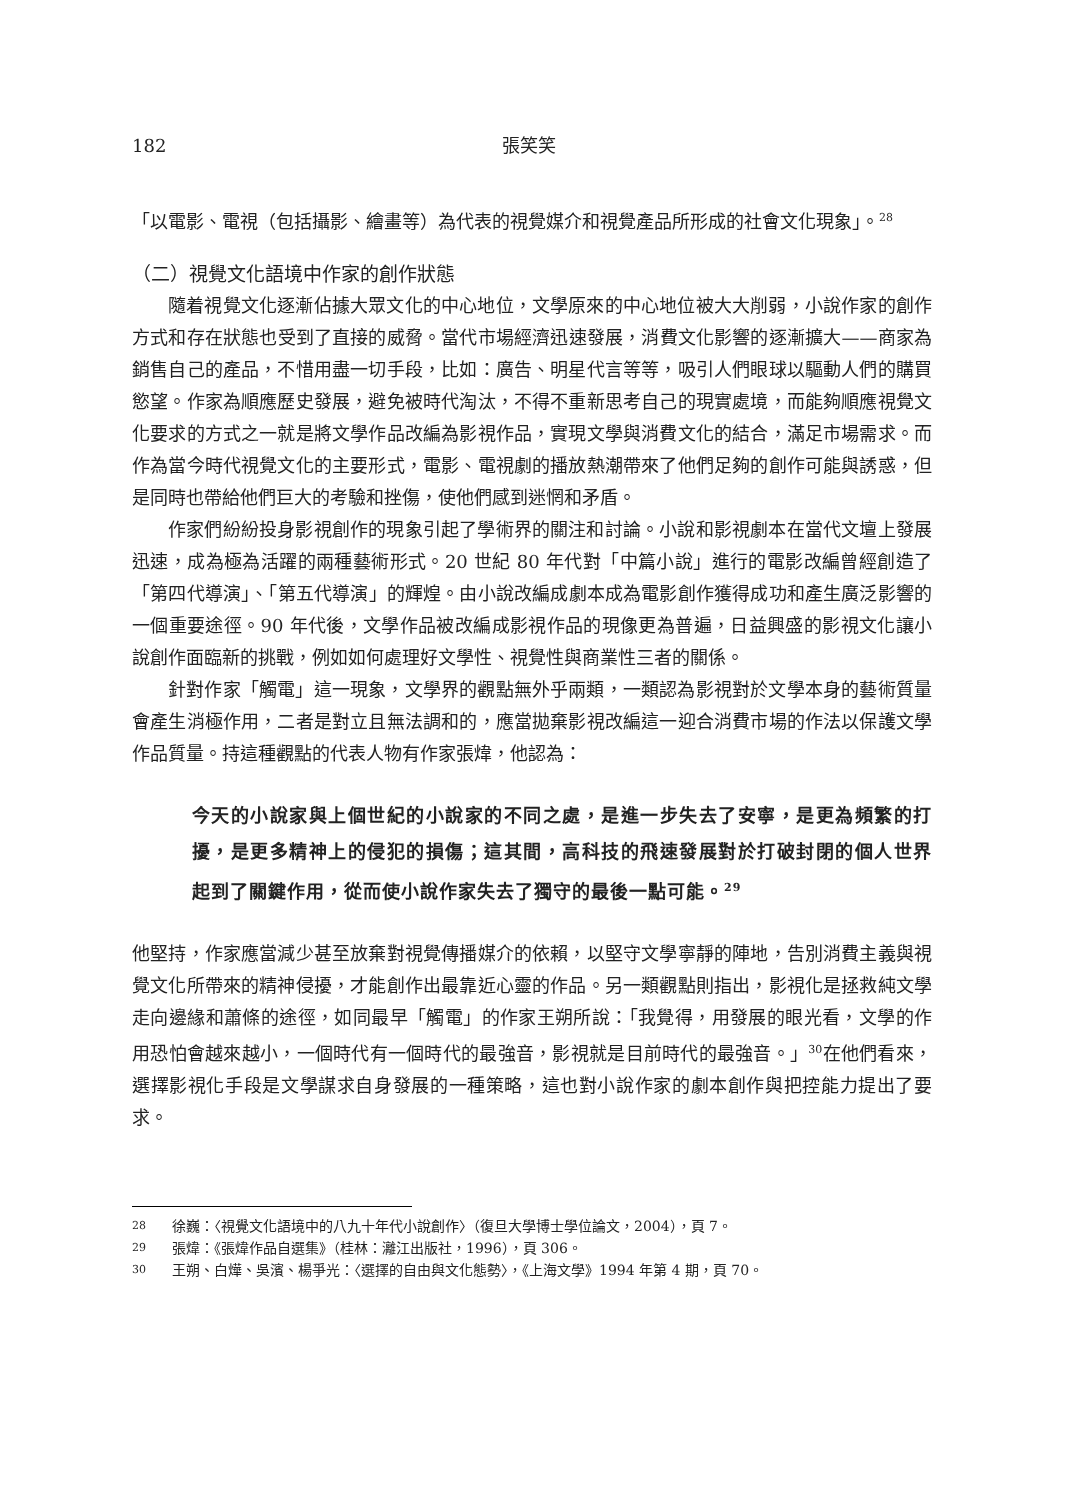182 張笑笑
「以電影、電視（包括攝影、繪畫等）為代表的視覺媒介和視覺產品所形成的社會文化現象」。<sup>28</sup>
（二）視覺文化語境中作家的創作狀態
隨着視覺文化逐漸佔據大眾文化的中心地位，文學原來的中心地位被大大削弱，小說作家的創作方式和存在狀態也受到了直接的威脅。當代市場經濟迅速發展，消費文化影響的逐漸擴大——商家為銷售自己的產品，不惜用盡一切手段，比如：廣告、明星代言等等，吸引人們眼球以驅動人們的購買慾望。作家為順應歷史發展，避免被時代淘汰，不得不重新思考自己的現實處境，而能夠順應視覺文化要求的方式之一就是將文學作品改編為影視作品，實現文學與消費文化的結合，滿足市場需求。而作為當今時代視覺文化的主要形式，電影、電視劇的播放熱潮帶來了他們足夠的創作可能與誘惑，但是同時也帶給他們巨大的考驗和挫傷，使他們感到迷惘和矛盾。
作家們紛紛投身影視創作的現象引起了學術界的關注和討論。小說和影視劇本在當代文壇上發展迅速，成為極為活躍的兩種藝術形式。20 世紀 80 年代對「中篇小說」進行的電影改編曾經創造了「第四代導演」、「第五代導演」的輝煌。由小說改編成劇本成為電影創作獲得成功和產生廣泛影響的一個重要途徑。90 年代後，文學作品被改編成影視作品的現像更為普遍，日益興盛的影視文化讓小說創作面臨新的挑戰，例如如何處理好文學性、視覺性與商業性三者的關係。
針對作家「觸電」這一現象，文學界的觀點無外乎兩類，一類認為影視對於文學本身的藝術質量會產生消極作用，二者是對立且無法調和的，應當拋棄影視改編這一迎合消費市場的作法以保護文學作品質量。持這種觀點的代表人物有作家張煒，他認為：
今天的小說家與上個世紀的小說家的不同之處，是進一步失去了安寧，是更為頻繁的打擾，是更多精神上的侵犯的損傷；這其間，高科技的飛速發展對於打破封閉的個人世界起到了關鍵作用，從而使小說作家失去了獨守的最後一點可能。<sup>29</sup>
他堅持，作家應當減少甚至放棄對視覺傳播媒介的依賴，以堅守文學寧靜的陣地，告別消費主義與視覺文化所帶來的精神侵擾，才能創作出最靠近心靈的作品。另一類觀點則指出，影視化是拯救純文學走向邊緣和蕭條的途徑，如同最早「觸電」的作家王朔所說：「我覺得，用發展的眼光看，文學的作用恐怕會越來越小，一個時代有一個時代的最強音，影視就是目前時代的最強音。」<sup>30</sup>在他們看來，選擇影視化手段是文學謀求自身發展的一種策略，這也對小說作家的劇本創作與把控能力提出了要求。
28 徐巍：〈視覺文化語境中的八九十年代小說創作〉（復旦大學博士學位論文，2004），頁 7。
29 張煒：《張煒作品自選集》（桂林：灕江出版社，1996），頁 306。
30 王朔、白燁、吳濱、楊爭光：〈選擇的自由與文化態勢〉，《上海文學》1994 年第 4 期，頁 70。